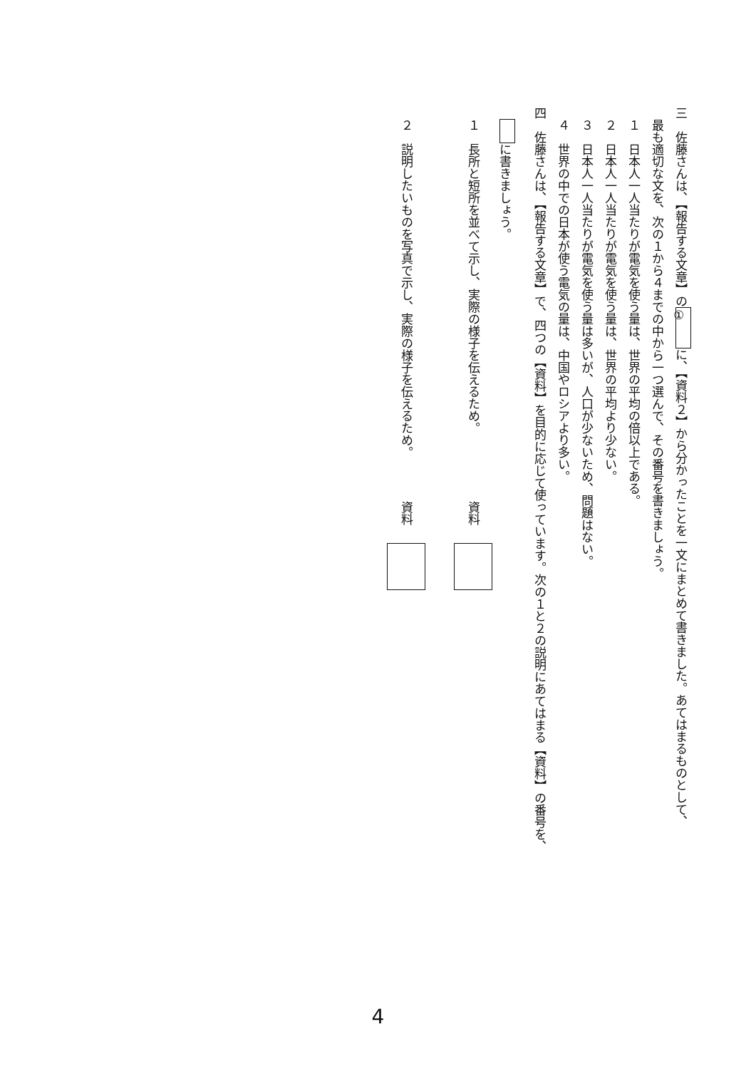三　佐藤さんは、【報告する文章】の ① に、【資料２】から分かったことを一文にまとめて書きました。あてはまるものとして、
　最も適切な文を、次の１から４までの中から一つ選んで、その番号を書きましょう。
　１　日本人一人当たりが電気を使う量は、世界の平均の倍以上である。
　２　日本人一人当たりが電気を使う量は、世界の平均より少ない。
　３　日本人一人当たりが電気を使う量は多いが、人口が少ないため、問題はない。
　４　世界の中での日本が使う電気の量は、中国やロシアより多い。
四　佐藤さんは、【報告する文章】で、四つの【資料】を目的に応じて使っています。次の１と２の説明にあてはまる【資料】の番号を、
　 に書きましょう。
　１　長所と短所を並べて示し、実際の様子を伝えるため。　　　　　　資料
　２　説明したいものを写真で示し、実際の様子を伝えるため。　　　　資料
4